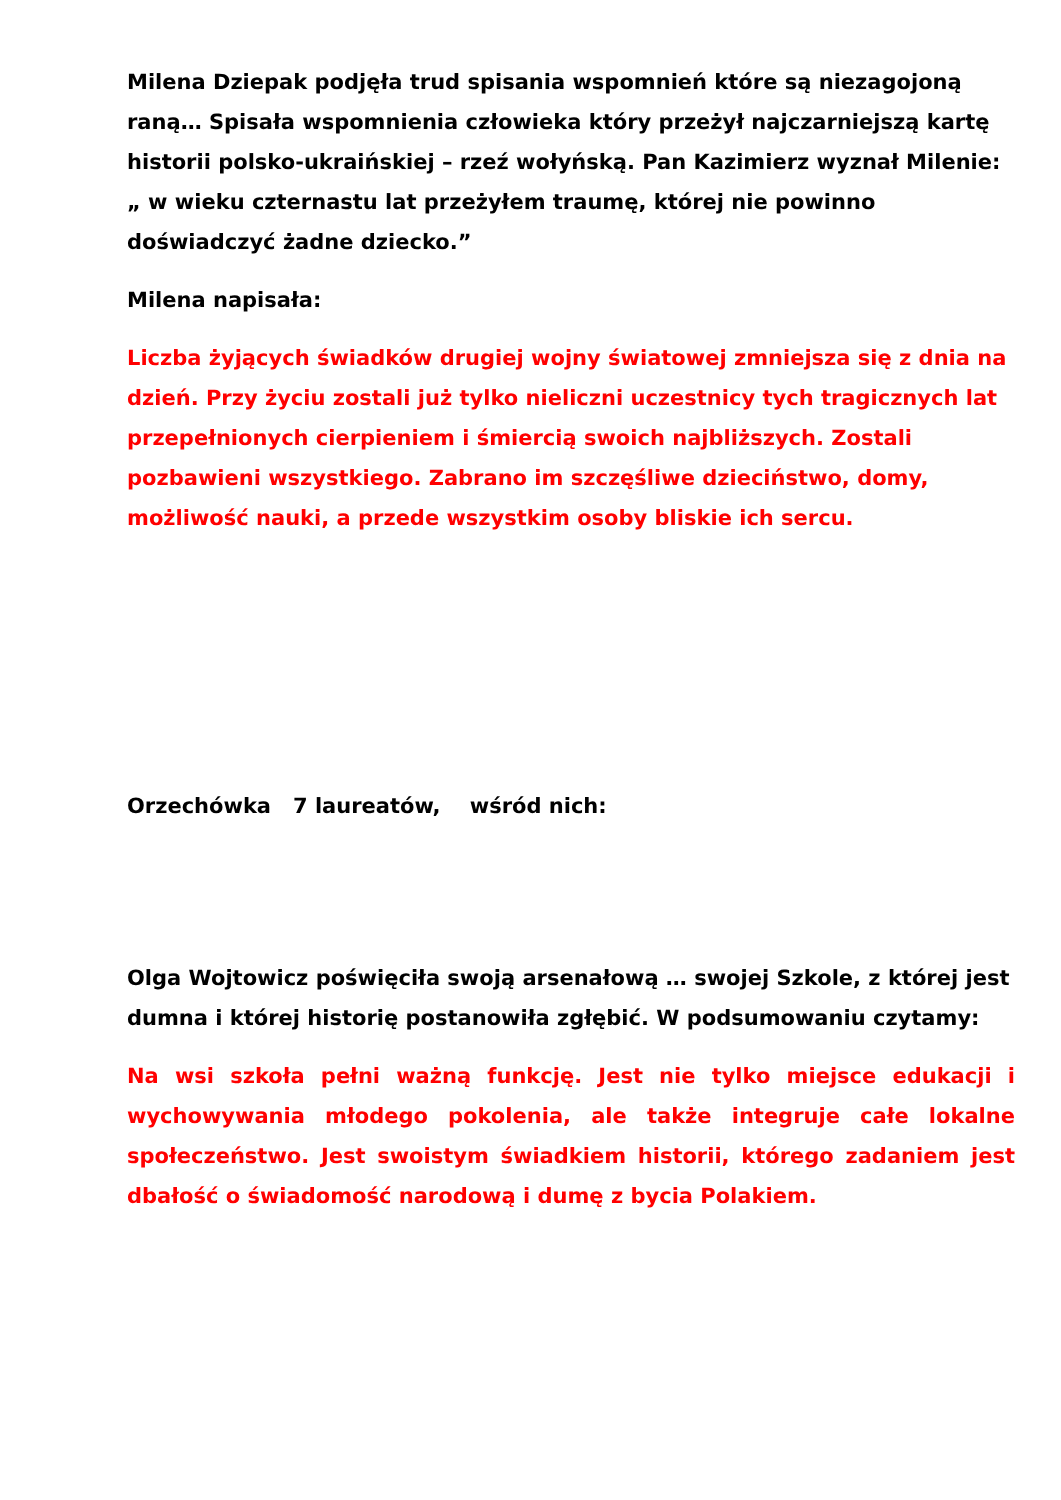Milena Dziepak podjęła trud spisania wspomnień które są niezagojoną raną… Spisała wspomnienia człowieka który przeżył najczarniejszą kartę historii polsko-ukraińskiej – rzeź wołyńską. Pan Kazimierz wyznał Milenie: „ w wieku czternastu lat przeżyłem traumę, której nie powinno doświadczyć żadne dziecko.”
Milena napisała:
Liczba żyjących świadków drugiej wojny światowej zmniejsza się z dnia na dzień. Przy życiu zostali już tylko nieliczni uczestnicy tych tragicznych lat przepełnionych cierpieniem i śmiercią swoich najbliższych. Zostali pozbawieni wszystkiego. Zabrano im szczęśliwe dzieciństwo, domy, możliwość nauki, a przede wszystkim osoby bliskie ich sercu.
Orzechówka 7 laureatów, wśród nich:
Olga Wojtowicz poświęciła swoją arsenałową … swojej Szkole, z której jest dumna i której historię postanowiła zgłębić. W podsumowaniu czytamy:
Na wsi szkoła pełni ważną funkcję. Jest nie tylko miejsce edukacji i wychowywania młodego pokolenia, ale także integruje całe lokalne społeczeństwo. Jest swoistym świadkiem historii, którego zadaniem jest dbałość o świadomość narodową i dumę z bycia Polakiem.